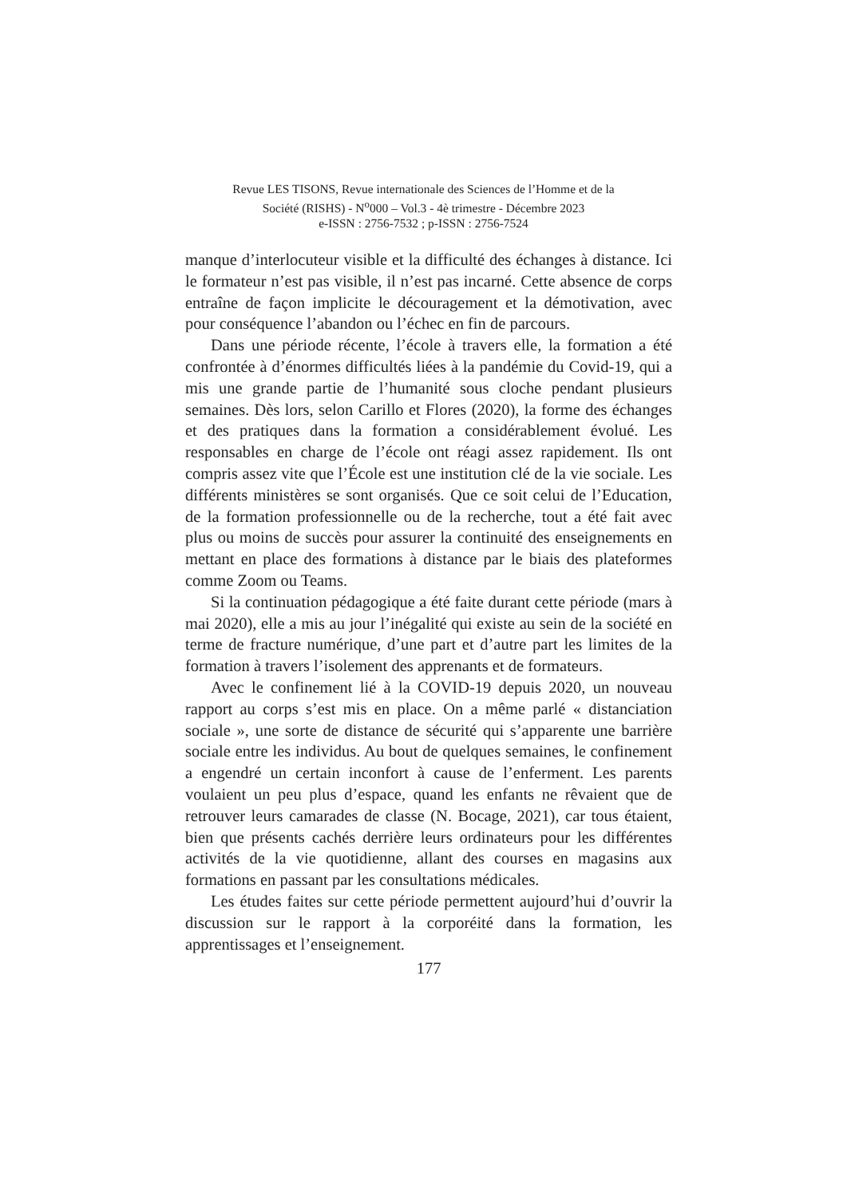Revue LES TISONS, Revue internationale des Sciences de l’Homme et de la
Société (RISHS) - N<sup>o</sup>000 – Vol.3 - 4è trimestre - Décembre 2023
e-ISSN : 2756-7532 ; p-ISSN : 2756-7524
manque d’interlocuteur visible et la difficulté des échanges à distance. Ici le formateur n’est pas visible, il n’est pas incarné. Cette absence de corps entraîne de façon implicite le découragement et la démotivation, avec pour conséquence l’abandon ou l’échec en fin de parcours.
Dans une période récente, l’école à travers elle, la formation a été confrontée à d’énormes difficultés liées à la pandémie du Covid-19, qui a mis une grande partie de l’humanité sous cloche pendant plusieurs semaines. Dès lors, selon Carillo et Flores (2020), la forme des échanges et des pratiques dans la formation a considérablement évolué. Les responsables en charge de l’école ont réagi assez rapidement. Ils ont compris assez vite que l’École est une institution clé de la vie sociale. Les différents ministères se sont organisés. Que ce soit celui de l’Education, de la formation professionnelle ou de la recherche, tout a été fait avec plus ou moins de succès pour assurer la continuité des enseignements en mettant en place des formations à distance par le biais des plateformes comme Zoom ou Teams.
Si la continuation pédagogique a été faite durant cette période (mars à mai 2020), elle a mis au jour l’inégalité qui existe au sein de la société en terme de fracture numérique, d’une part et d’autre part les limites de la formation à travers l’isolement des apprenants et de formateurs.
Avec le confinement lié à la COVID-19 depuis 2020, un nouveau rapport au corps s’est mis en place. On a même parlé « distanciation sociale », une sorte de distance de sécurité qui s’apparente une barrière sociale entre les individus. Au bout de quelques semaines, le confinement a engendré un certain inconfort à cause de l’enferment. Les parents voulaient un peu plus d’espace, quand les enfants ne rêvaient que de retrouver leurs camarades de classe (N. Bocage, 2021), car tous étaient, bien que présents cachés derrière leurs ordinateurs pour les différentes activités de la vie quotidienne, allant des courses en magasins aux formations en passant par les consultations médicales.
Les études faites sur cette période permettent aujourd’hui d’ouvrir la discussion sur le rapport à la corporéité dans la formation, les apprentissages et l’enseignement.
177